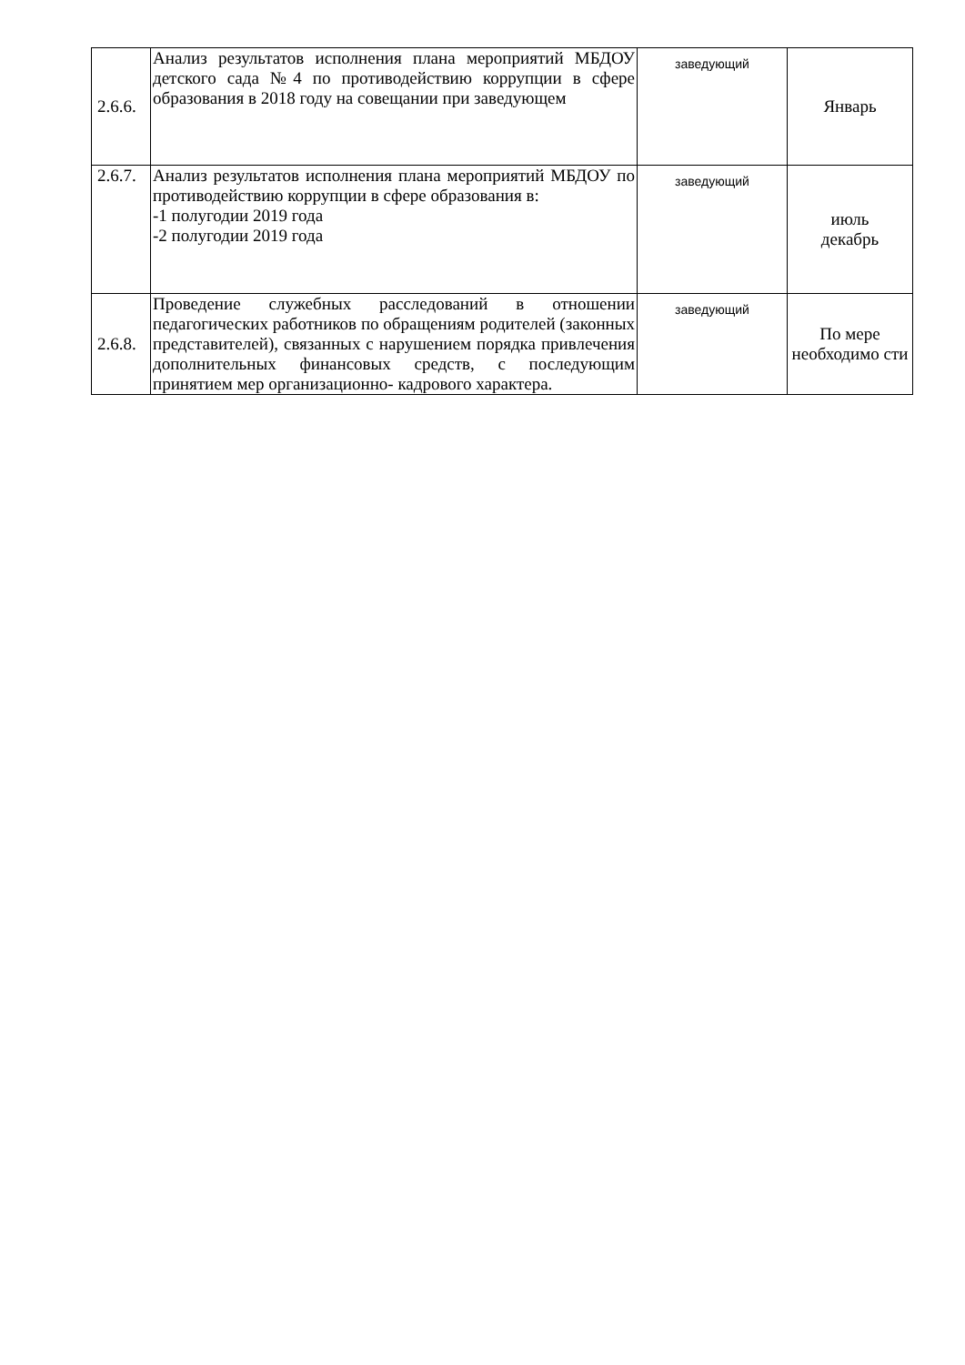| 2.6.6. | Анализ результатов исполнения плана мероприятий МБДОУ детского сада №4 по противодействию коррупции в сфере образования в 2018 году на совещании при заведующем | заведующий | Январь |
| 2.6.7. | Анализ результатов исполнения плана мероприятий МБДОУ по противодействию коррупции в сфере образования в: -1 полугодии 2019 года -2 полугодии 2019 года | заведующий | июль декабрь |
| 2.6.8. | Проведение служебных расследований в отношении педагогических работников по обращениям родителей (законных представителей), связанных с нарушением порядка привлечения дополнительных финансовых средств, с последующим принятием мер организационно- кадрового характера. | заведующий | По мере необходимо сти |